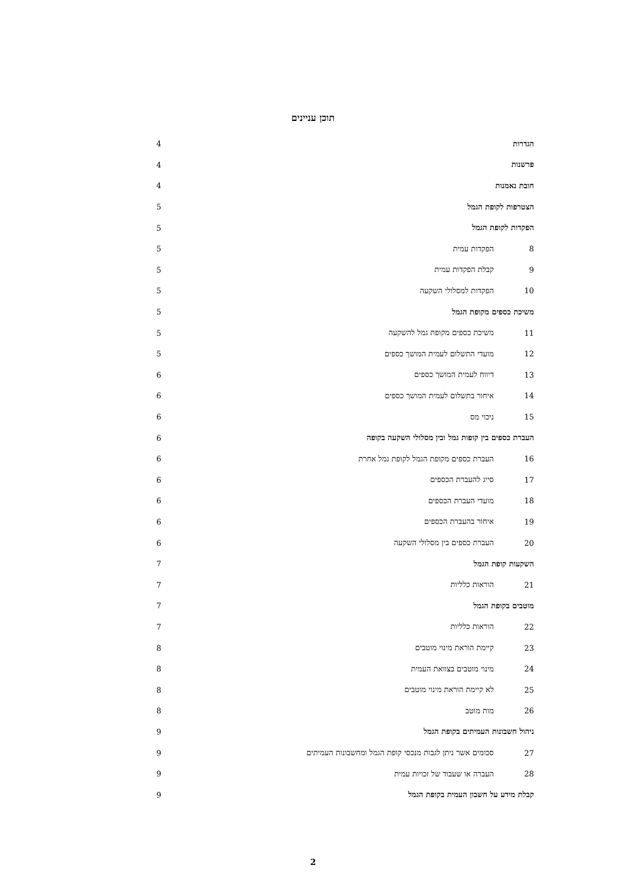תוכן עניינים
הגדרות 4
פרשנות 4
חובת נאמנות 4
הצטרפות לקופת הגמל 5
הפקדות לקופת הגמל 5
8 הפקדות עמית 5
9 קבלת הפקדות עמית 5
10 הפקדות למסלולי השקעה 5
משיכת כספים מקופת הגמל 5
11 משיכת כספים מקופת גמל להשקעה 5
12 מועדי התשלום לעמית המושך כספים 5
13 דיווח לעמית המושך כספים 6
14 איחור בתשלום לעמית המושך כספים 6
15 ניכוי מס 6
העברת כספים בין קופות גמל ובין מסלולי השקעה בקופה 6
16 העברת כספים מקופת הגמל לקופת גמל אחרת 6
17 סייג להעברת הכספים 6
18 מועדי העברת הכספים 6
19 איחור בהעברת הכספים 6
20 העברת כספים בין מסלולי השקעה 6
השקעות קופת הגמל 7
21 הוראות כלליות 7
מוטבים בקופת הגמל 7
22 הוראות כלליות 7
23 קיימת הוראת מינוי מוטבים 8
24 מינוי מוטבים בצוואת העמית 8
25 לא קיימת הוראת מינוי מוטבים 8
26 מות מוטב 8
ניהול חשבונות העמיתים בקופת הגמל 9
27 סכומים אשר ניתן לגבות מנכסי קופת הגמל ומחשבונות העמיתים 9
28 העברה או שעבוד של זכויות עמית 9
קבלת מידע על חשבון העמית בקופת הגמל 9
2